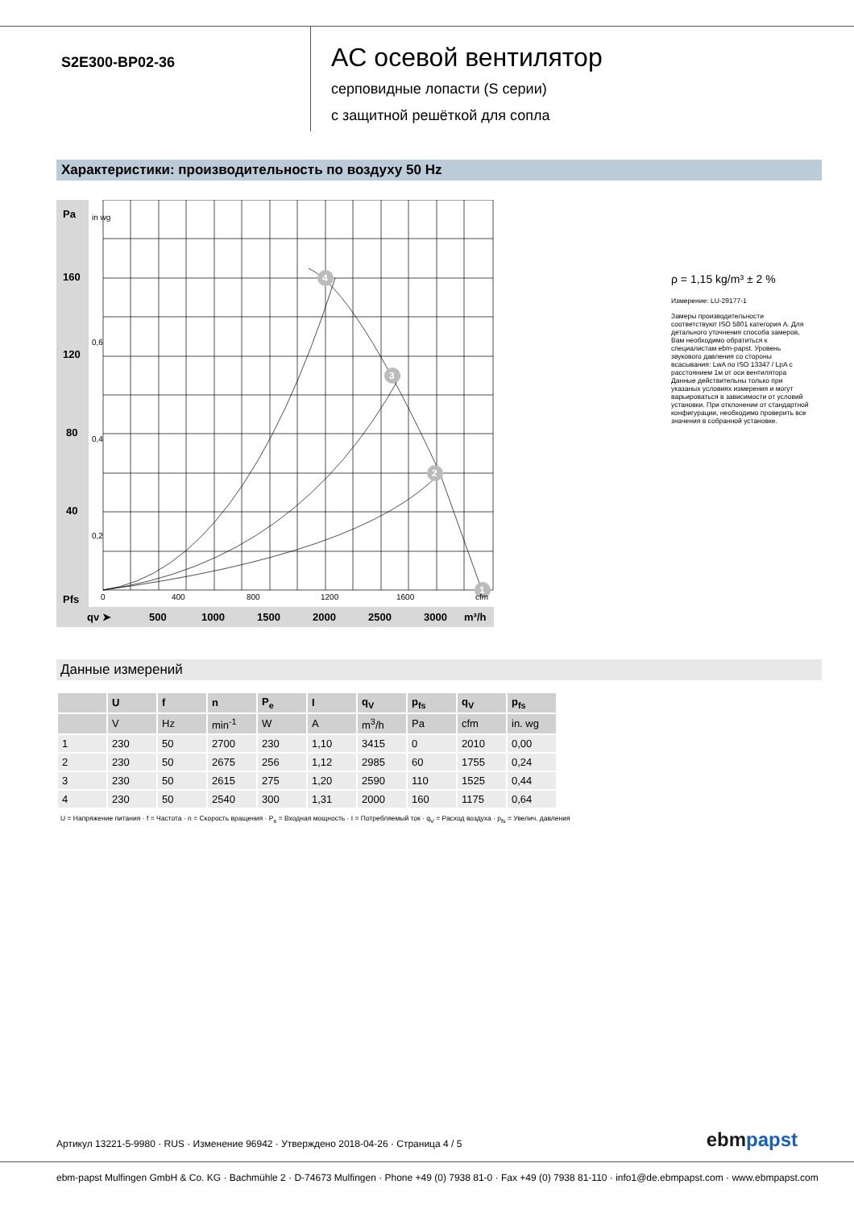S2E300-BP02-36
AC осевой вентилятор
серповидные лопасти (S серии)
с защитной решёткой для сопла
Характеристики: производительность по воздуху 50 Hz
4
3
2
1
160
120
80
40
Pa
Pfs
0,6
0,4
0,2
in wg
0
400
800
1200
1600
cfm
qv ➤
500
1000
1500
2000
2500
3000
m³/h
ρ = 1,15 kg/m³ ± 2 %
Измерение: LU-29177-1
Замеры производительности соответствуют ISO 5801 категория A. Для детального уточнения способа замеров, Вам необходимо обратиться к специалистам ebm-papst. Уровень звукового давления со стороны всасывания: LwA по ISO 13347 / LpA с расстоянием 1м от оси вентилятора Данные действительны только при указаных условиях измерения и могут варьироваться в зависимости от условий установки. При отклонении от стандартной конфигурации, необходимо проверить все значения в собранной установке.
Данные измерений
| | U | f | n | P<sub>e</sub> | I | q<sub>V</sub> | p<sub>fs</sub> | q<sub>V</sub> | p<sub>fs</sub> |
| --- | --- | --- | --- | --- | --- | --- | --- | --- | --- |
| | V | Hz | min<sup>-1</sup> | W | A | m<sup>3</sup>/h | Pa | cfm | in. wg |
| 1 | 230 | 50 | 2700 | 230 | 1,10 | 3415 | 0 | 2010 | 0,00 |
| 2 | 230 | 50 | 2675 | 256 | 1,12 | 2985 | 60 | 1755 | 0,24 |
| 3 | 230 | 50 | 2615 | 275 | 1,20 | 2590 | 110 | 1525 | 0,44 |
| 4 | 230 | 50 | 2540 | 300 | 1,31 | 2000 | 160 | 1175 | 0,64 |
U = Напряжение питания · f = Частота · n = Скорость вращения · P<sub>e</sub> = Входная мощность · I = Потребляемый ток · q<sub>V</sub> = Расход воздуха · p<sub>fs</sub> = Увелич. давления
Артикул 13221-5-9980 · RUS · Изменение 96942 · Утверждено 2018-04-26 · Страница 4 / 5
ebmpapst
ebm-papst Mulfingen GmbH & Co. KG · Bachmühle 2 · D-74673 Mulfingen · Phone +49 (0) 7938 81-0 · Fax +49 (0) 7938 81-110 · info1@de.ebmpapst.com · www.ebmpapst.com